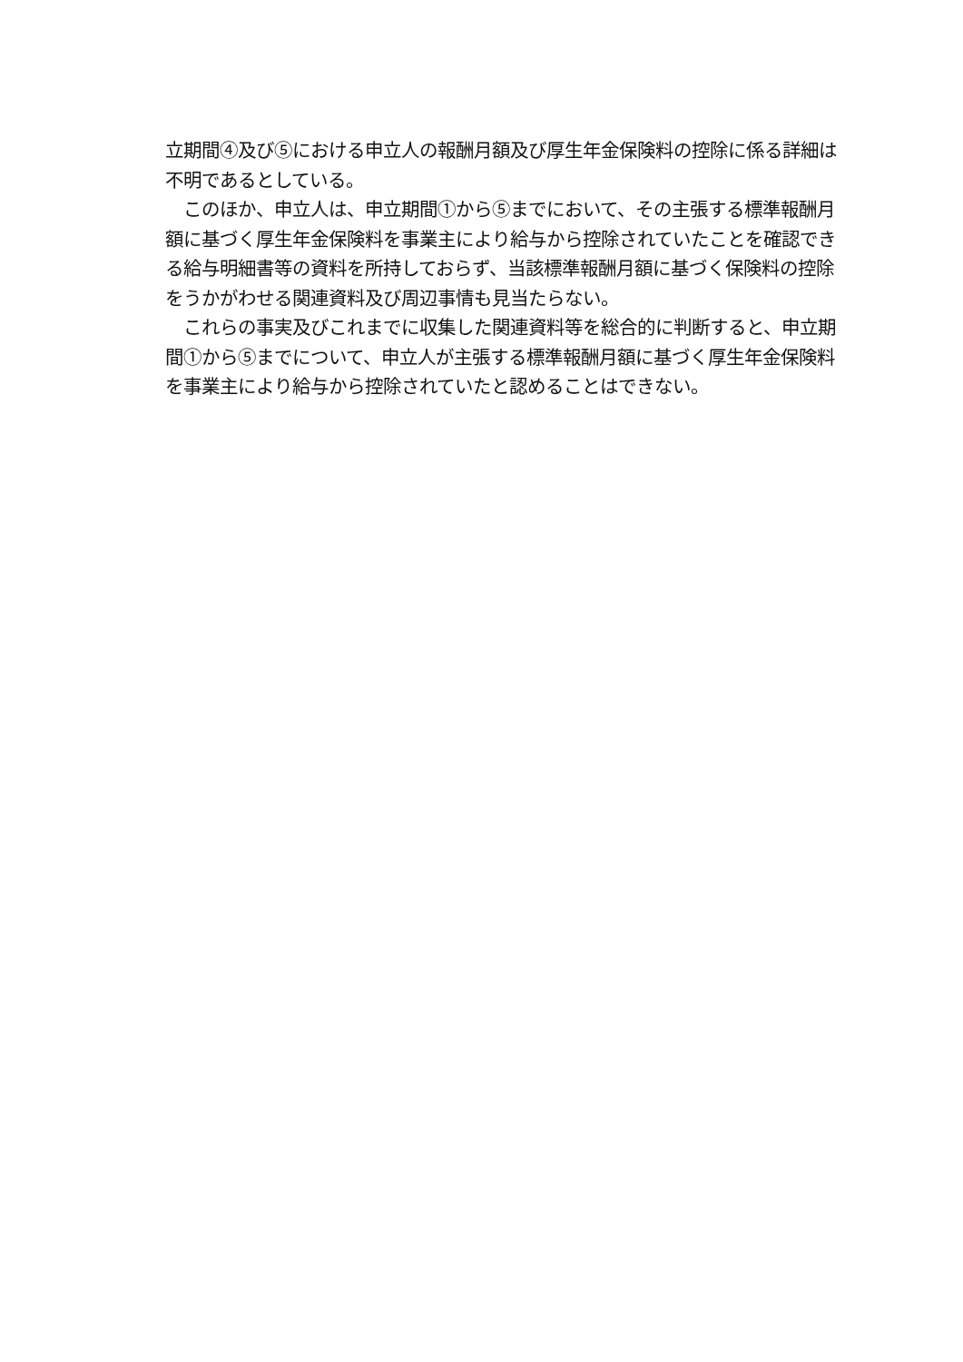立期間④及び⑤における申立人の報酬月額及び厚生年金保険料の控除に係る詳細は不明であるとしている。
　このほか、申立人は、申立期間①から⑤までにおいて、その主張する標準報酬月額に基づく厚生年金保険料を事業主により給与から控除されていたことを確認できる給与明細書等の資料を所持しておらず、当該標準報酬月額に基づく保険料の控除をうかがわせる関連資料及び周辺事情も見当たらない。
　これらの事実及びこれまでに収集した関連資料等を総合的に判断すると、申立期間①から⑤までについて、申立人が主張する標準報酬月額に基づく厚生年金保険料を事業主により給与から控除されていたと認めることはできない。